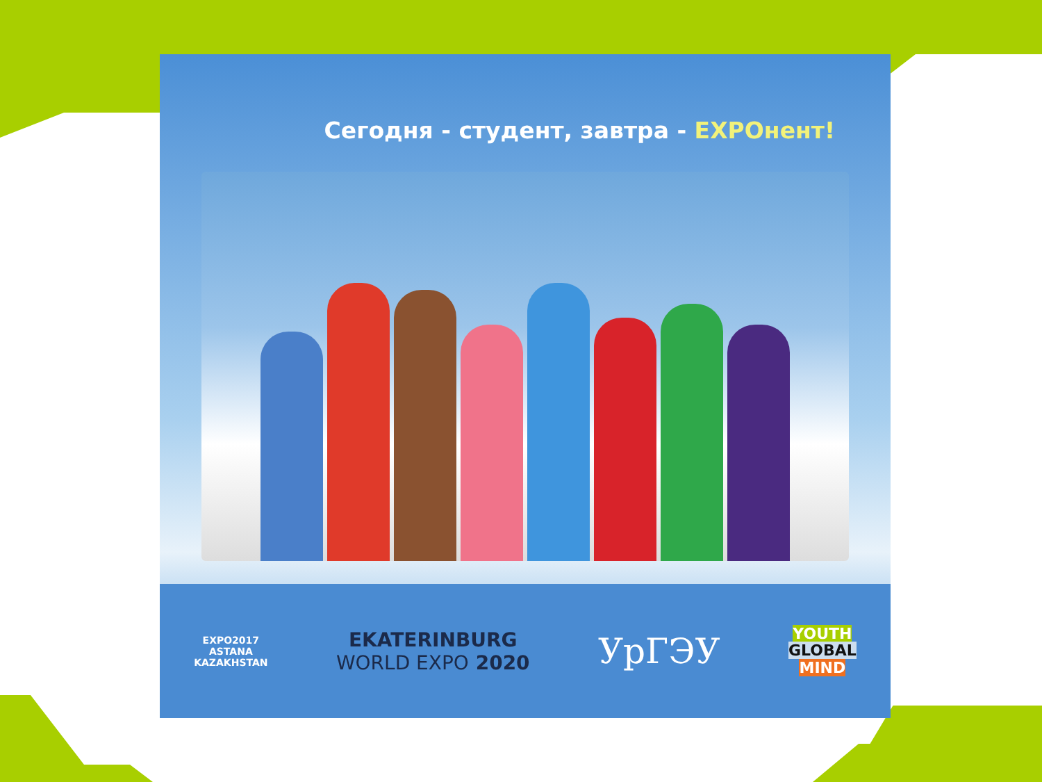Сегодня - студент, завтра - EXPOнент!
EXPO2017
ASTANA
KAZAKHSTAN
EKATERINBURG
WORLD EXPO 2020
УрГЭУ
YOUTH
GLOBAL
MIND